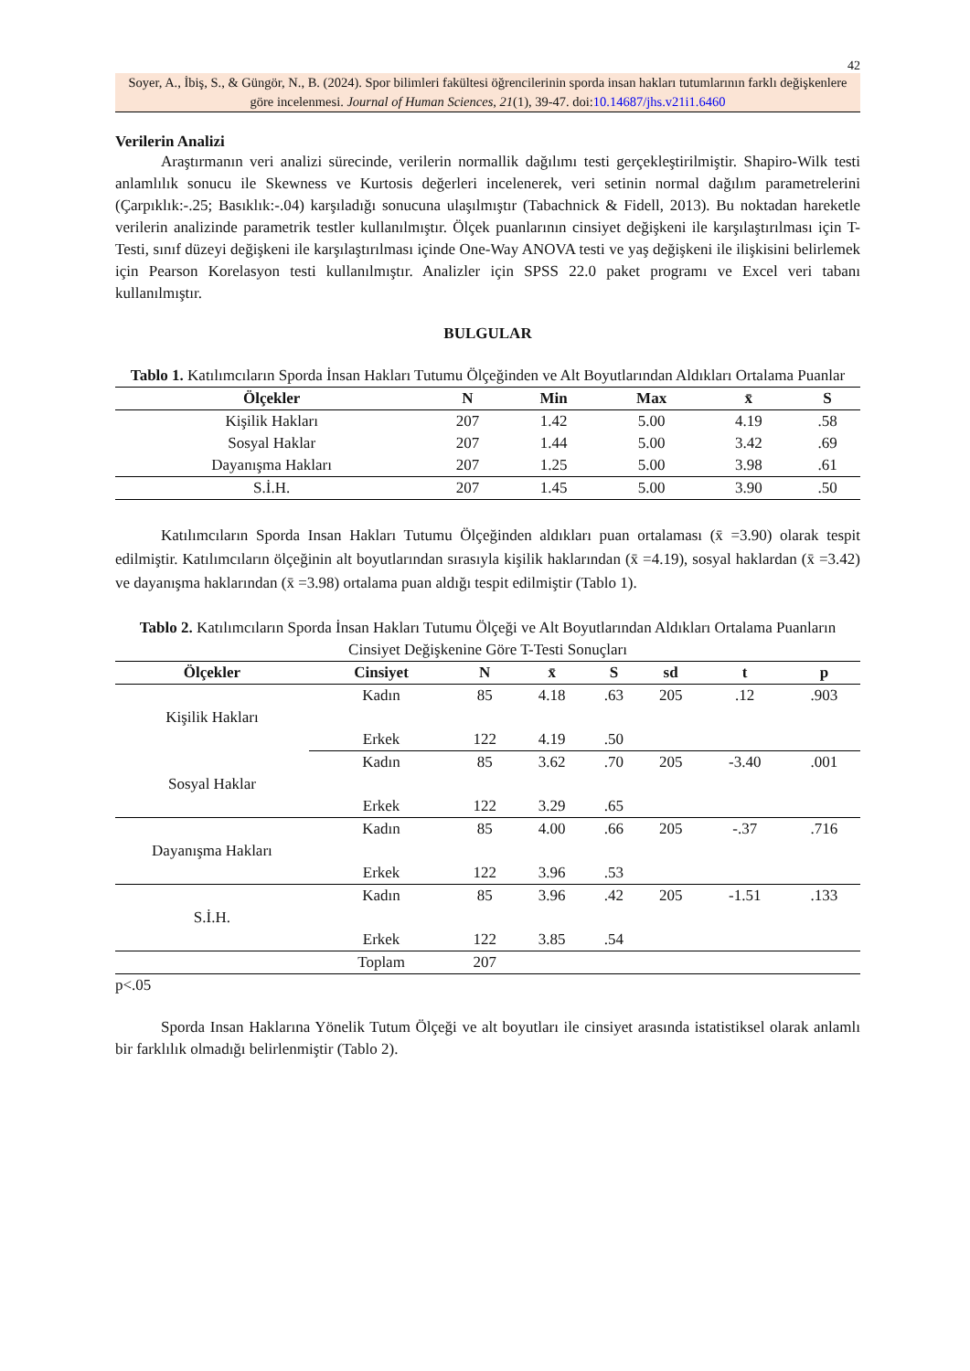42
Soyer, A., İbiş, S., & Güngör, N., B. (2024). Spor bilimleri fakültesi öğrencilerinin sporda insan hakları tutumlarının farklı değişkenlere göre incelenmesi. Journal of Human Sciences, 21(1), 39-47. doi:10.14687/jhs.v21i1.6460
Verilerin Analizi
Araştırmanın veri analizi sürecinde, verilerin normallik dağılımı testi gerçekleştirilmiştir. Shapiro-Wilk testi anlamlılık sonucu ile Skewness ve Kurtosis değerleri incelenerek, veri setinin normal dağılım parametrelerini (Çarpıklık:-.25; Basıklık:-.04) karşıladığı sonucuna ulaşılmıştır (Tabachnick & Fidell, 2013). Bu noktadan hareketle verilerin analizinde parametrik testler kullanılmıştır. Ölçek puanlarının cinsiyet değişkeni ile karşılaştırılması için T-Testi, sınıf düzeyi değişkeni ile karşılaştırılması içinde One-Way ANOVA testi ve yaş değişkeni ile ilişkisini belirlemek için Pearson Korelasyon testi kullanılmıştır. Analizler için SPSS 22.0 paket programı ve Excel veri tabanı kullanılmıştır.
BULGULAR
Tablo 1. Katılımcıların Sporda İnsan Hakları Tutumu Ölçeğinden ve Alt Boyutlarından Aldıkları Ortalama Puanlar
| Ölçekler | N | Min | Max | x̄ | S |
| --- | --- | --- | --- | --- | --- |
| Kişilik Hakları | 207 | 1.42 | 5.00 | 4.19 | .58 |
| Sosyal Haklar | 207 | 1.44 | 5.00 | 3.42 | .69 |
| Dayanışma Hakları | 207 | 1.25 | 5.00 | 3.98 | .61 |
| S.İ.H. | 207 | 1.45 | 5.00 | 3.90 | .50 |
Katılımcıların Sporda Insan Hakları Tutumu Ölçeğinden aldıkları puan ortalaması (x̄ =3.90) olarak tespit edilmiştir. Katılımcıların ölçeğinin alt boyutlarından sırasıyla kişilik haklarından (x̄ =4.19), sosyal haklardan (x̄ =3.42) ve dayanışma haklarından (x̄ =3.98) ortalama puan aldığı tespit edilmiştir (Tablo 1).
Tablo 2. Katılımcıların Sporda İnsan Hakları Tutumu Ölçeği ve Alt Boyutlarından Aldıkları Ortalama Puanların Cinsiyet Değişkenine Göre T-Testi Sonuçları
| Ölçekler | Cinsiyet | N | x̄ | S | sd | t | p |
| --- | --- | --- | --- | --- | --- | --- | --- |
| Kişilik Hakları | Kadın | 85 | 4.18 | .63 | 205 | .12 | .903 |
| | Erkek | 122 | 4.19 | .50 | | | |
| Sosyal Haklar | Kadın | 85 | 3.62 | .70 | 205 | -3.40 | .001 |
| | Erkek | 122 | 3.29 | .65 | | | |
| Dayanışma Hakları | Kadın | 85 | 4.00 | .66 | 205 | -.37 | .716 |
| | Erkek | 122 | 3.96 | .53 | | | |
| S.İ.H. | Kadın | 85 | 3.96 | .42 | 205 | -1.51 | .133 |
| | Erkek | 122 | 3.85 | .54 | | | |
| | Toplam | 207 | | | | | |
p<.05
Sporda Insan Haklarına Yönelik Tutum Ölçeği ve alt boyutları ile cinsiyet arasında istatistiksel olarak anlamlı bir farklılık olmadığı belirlenmiştir (Tablo 2).